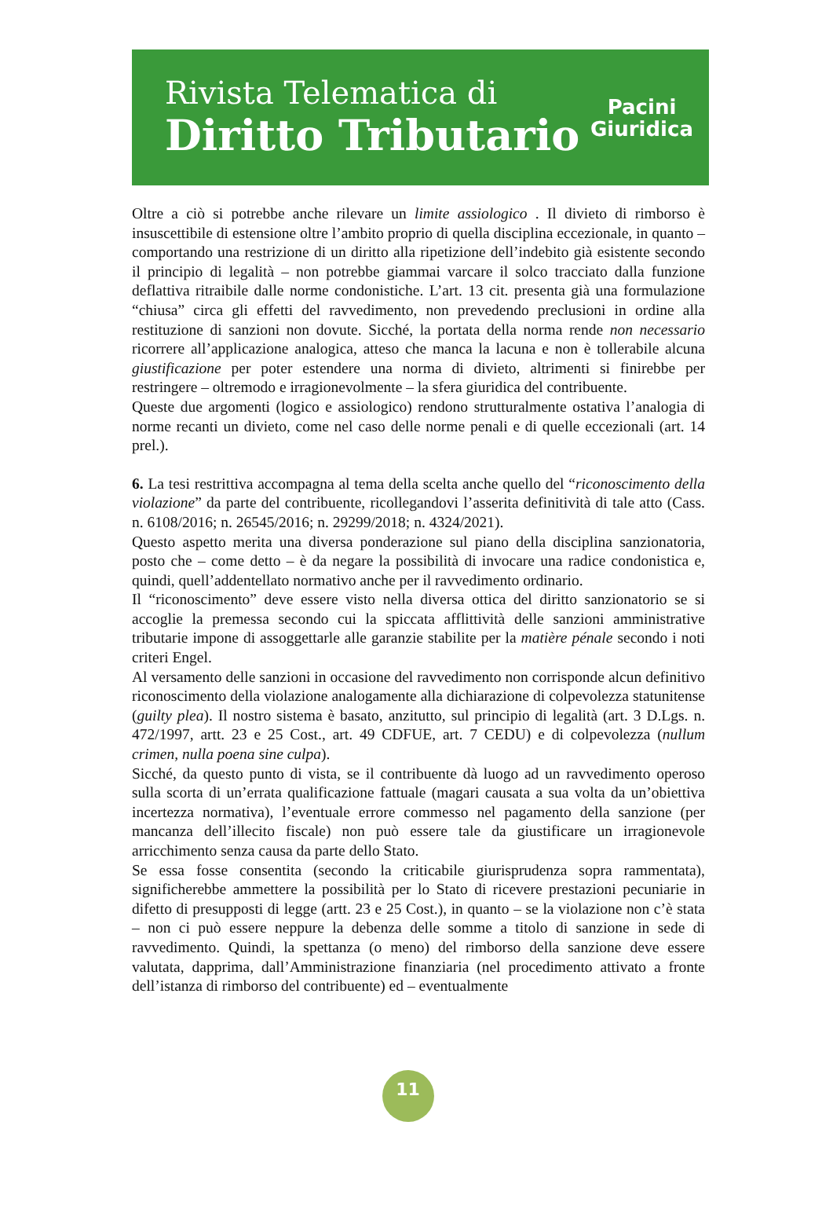Rivista Telematica di
Diritto Tributario
Pacini
Giuridica
Oltre a ciò si potrebbe anche rilevare un limite assiologico . Il divieto di rimborso è insuscettibile di estensione oltre l’ambito proprio di quella disciplina eccezionale, in quanto – comportando una restrizione di un diritto alla ripetizione dell’indebito già esistente secondo il principio di legalità – non potrebbe giammai varcare il solco tracciato dalla funzione deflattiva ritraibile dalle norme condonistiche. L’art. 13 cit. presenta già una formulazione “chiusa” circa gli effetti del ravvedimento, non prevedendo preclusioni in ordine alla restituzione di sanzioni non dovute. Sicché, la portata della norma rende non necessario ricorrere all’applicazione analogica, atteso che manca la lacuna e non è tollerabile alcuna giustificazione per poter estendere una norma di divieto, altrimenti si finirebbe per restringere – oltremodo e irragionevolmente – la sfera giuridica del contribuente.
Queste due argomenti (logico e assiologico) rendono strutturalmente ostativa l’analogia di norme recanti un divieto, come nel caso delle norme penali e di quelle eccezionali (art. 14 prel.).
6. La tesi restrittiva accompagna al tema della scelta anche quello del “riconoscimento della violazione” da parte del contribuente, ricollegandovi l’asserita definitività di tale atto (Cass. n. 6108/2016; n. 26545/2016; n. 29299/2018; n. 4324/2021).
Questo aspetto merita una diversa ponderazione sul piano della disciplina sanzionatoria, posto che – come detto – è da negare la possibilità di invocare una radice condonistica e, quindi, quell’addentellato normativo anche per il ravvedimento ordinario.
Il “riconoscimento” deve essere visto nella diversa ottica del diritto sanzionatorio se si accoglie la premessa secondo cui la spiccata afflittività delle sanzioni amministrative tributarie impone di assoggettarle alle garanzie stabilite per la matière pénale secondo i noti criteri Engel.
Al versamento delle sanzioni in occasione del ravvedimento non corrisponde alcun definitivo riconoscimento della violazione analogamente alla dichiarazione di colpevolezza statunitense (guilty plea). Il nostro sistema è basato, anzitutto, sul principio di legalità (art. 3 D.Lgs. n. 472/1997, artt. 23 e 25 Cost., art. 49 CDFUE, art. 7 CEDU) e di colpevolezza (nullum crimen, nulla poena sine culpa).
Sicché, da questo punto di vista, se il contribuente dà luogo ad un ravvedimento operoso sulla scorta di un’errata qualificazione fattuale (magari causata a sua volta da un’obiettiva incertezza normativa), l’eventuale errore commesso nel pagamento della sanzione (per mancanza dell’illecito fiscale) non può essere tale da giustificare un irragionevole arricchimento senza causa da parte dello Stato.
Se essa fosse consentita (secondo la criticabile giurisprudenza sopra rammentata), significherebbe ammettere la possibilità per lo Stato di ricevere prestazioni pecuniarie in difetto di presupposti di legge (artt. 23 e 25 Cost.), in quanto – se la violazione non c’è stata – non ci può essere neppure la debenza delle somme a titolo di sanzione in sede di ravvedimento. Quindi, la spettanza (o meno) del rimborso della sanzione deve essere valutata, dapprima, dall’Amministrazione finanziaria (nel procedimento attivato a fronte dell’istanza di rimborso del contribuente) ed – eventualmente
11